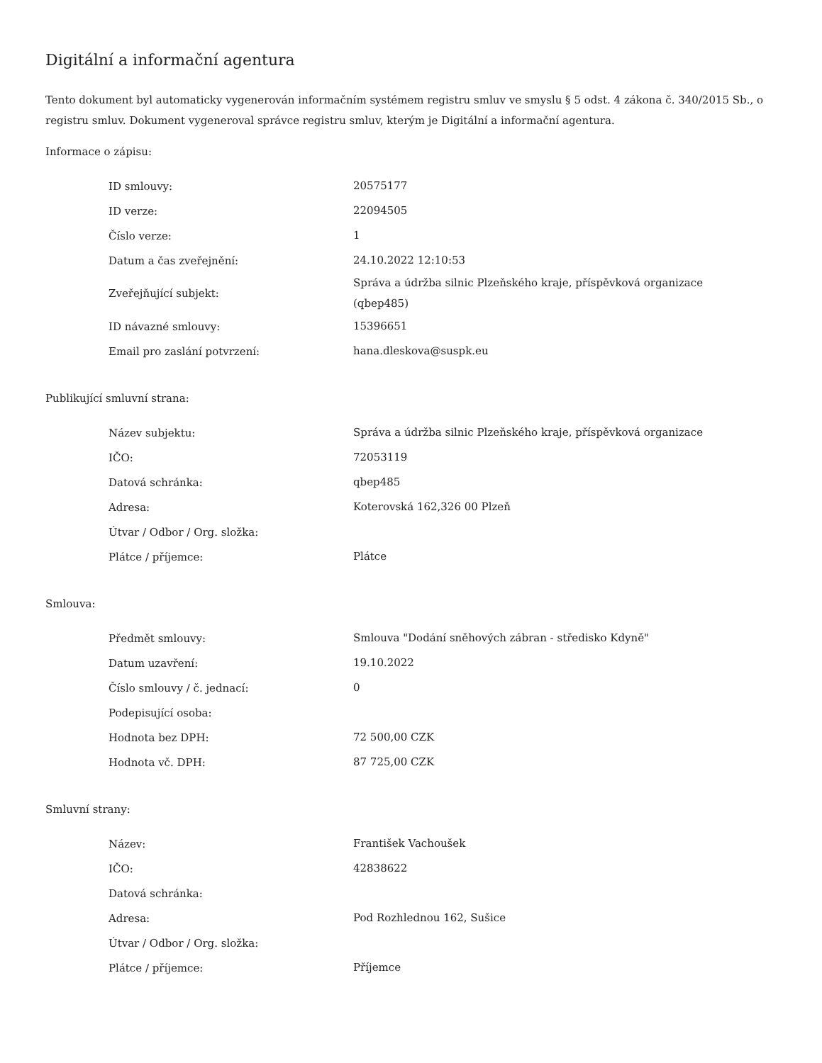Digitální a informační agentura
Tento dokument byl automaticky vygenerován informačním systémem registru smluv ve smyslu § 5 odst. 4 zákona č. 340/2015 Sb., o registru smluv. Dokument vygeneroval správce registru smluv, kterým je Digitální a informační agentura.
Informace o zápisu:
| ID smlouvy: | 20575177 |
| ID verze: | 22094505 |
| Číslo verze: | 1 |
| Datum a čas zveřejnění: | 24.10.2022 12:10:53 |
| Zveřejňující subjekt: | Správa a údržba silnic Plzeňského kraje, příspěvková organizace (qbep485) |
| ID návazné smlouvy: | 15396651 |
| Email pro zaslání potvrzení: | hana.dleskova@suspk.eu |
Publikující smluvní strana:
| Název subjektu: | Správa a údržba silnic Plzeňského kraje, příspěvková organizace |
| IČO: | 72053119 |
| Datová schránka: | qbep485 |
| Adresa: | Koterovská 162,326 00 Plzeň |
| Útvar / Odbor / Org. složka: | |
| Plátce / příjemce: | Plátce |
Smlouva:
| Předmět smlouvy: | Smlouva "Dodání sněhových zábran - středisko Kdyně" |
| Datum uzavření: | 19.10.2022 |
| Číslo smlouvy / č. jednací: | 0 |
| Podepisující osoba: | |
| Hodnota bez DPH: | 72 500,00 CZK |
| Hodnota vč. DPH: | 87 725,00 CZK |
Smluvní strany:
| Název: | František Vachoušek |
| IČO: | 42838622 |
| Datová schránka: | |
| Adresa: | Pod Rozhlednou 162, Sušice |
| Útvar / Odbor / Org. složka: | |
| Plátce / příjemce: | Příjemce |